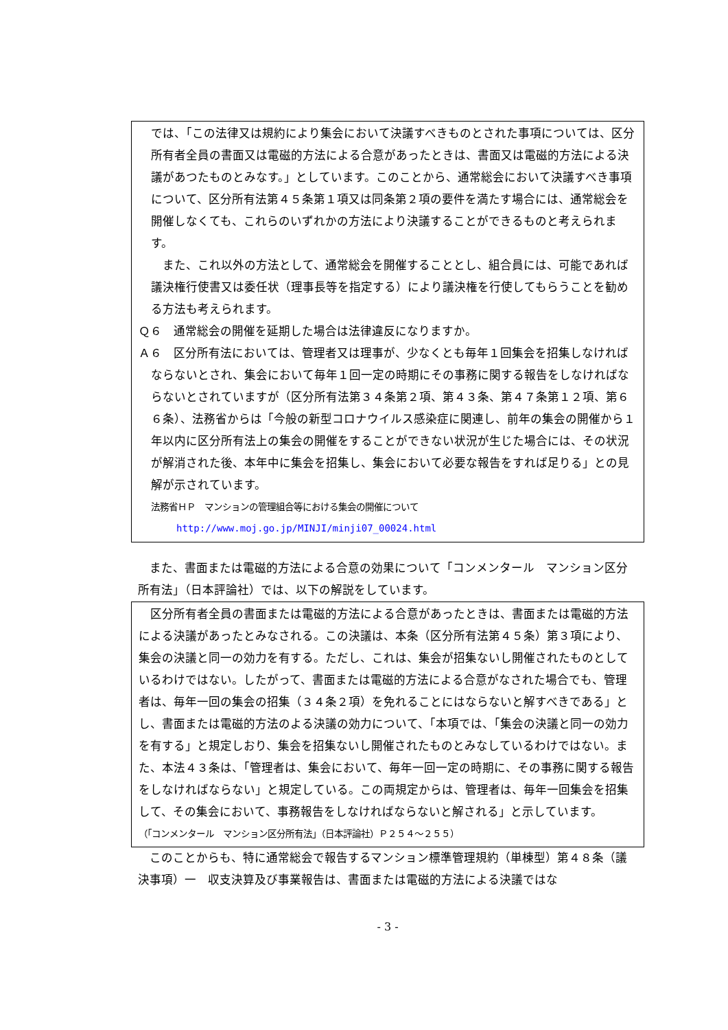では、「この法律又は規約により集会において決議すべきものとされた事項については、区分所有者全員の書面又は電磁的方法による合意があったときは、書面又は電磁的方法による決議があつたものとみなす。」としています。このことから、通常総会において決議すべき事項について、区分所有法第４５条第１項又は同条第２項の要件を満たす場合には、通常総会を開催しなくても、これらのいずれかの方法により決議することができるものと考えられます。
　また、これ以外の方法として、通常総会を開催することとし、組合員には、可能であれば議決権行使書又は委任状（理事長等を指定する）により議決権を行使してもらうことを勧める方法も考えられます。
Ｑ６　通常総会の開催を延期した場合は法律違反になりますか。
Ａ６　区分所有法においては、管理者又は理事が、少なくとも毎年１回集会を招集しなければならないとされ、集会において毎年１回一定の時期にその事務に関する報告をしなければならないとされていますが（区分所有法第３４条第２項、第４３条、第４７条第１２項、第６６条）、法務省からは「今般の新型コロナウイルス感染症に関連し、前年の集会の開催から１年以内に区分所有法上の集会の開催をすることができない状況が生じた場合には、その状況が解消された後、本年中に集会を招集し、集会において必要な報告をすれば足りる」との見解が示されています。
法務省ＨＰ　マンションの管理組合等における集会の開催について
http://www.moj.go.jp/MINJI/minji07_00024.html
　また、書面または電磁的方法による合意の効果について「コンメンタール　マンション区分所有法」（日本評論社）では、以下の解説をしています。
　区分所有者全員の書面または電磁的方法による合意があったときは、書面または電磁的方法による決議があったとみなされる。この決議は、本条（区分所有法第４５条）第３項により、集会の決議と同一の効力を有する。ただし、これは、集会が招集ないし開催されたものとしているわけではない。したがって、書面または電磁的方法による合意がなされた場合でも、管理者は、毎年一回の集会の招集（３４条２項）を免れることにはならないと解すべきである」とし、書面または電磁的方法のよる決議の効力について、「本項では、「集会の決議と同一の効力を有する」と規定しおり、集会を招集ないし開催されたものとみなしているわけではない。また、本法４３条は、「管理者は、集会において、毎年一回一定の時期に、その事務に関する報告をしなければならない」と規定している。この両規定からは、管理者は、毎年一回集会を招集して、その集会において、事務報告をしなければならないと解される」と示しています。
（「コンメンタール　マンション区分所有法」（日本評論社）Ｐ２５４～２５５）
　このことからも、特に通常総会で報告するマンション標準管理規約（単棟型）第４８条（議決事項）一　収支決算及び事業報告は、書面または電磁的方法による決議ではな
- 3 -